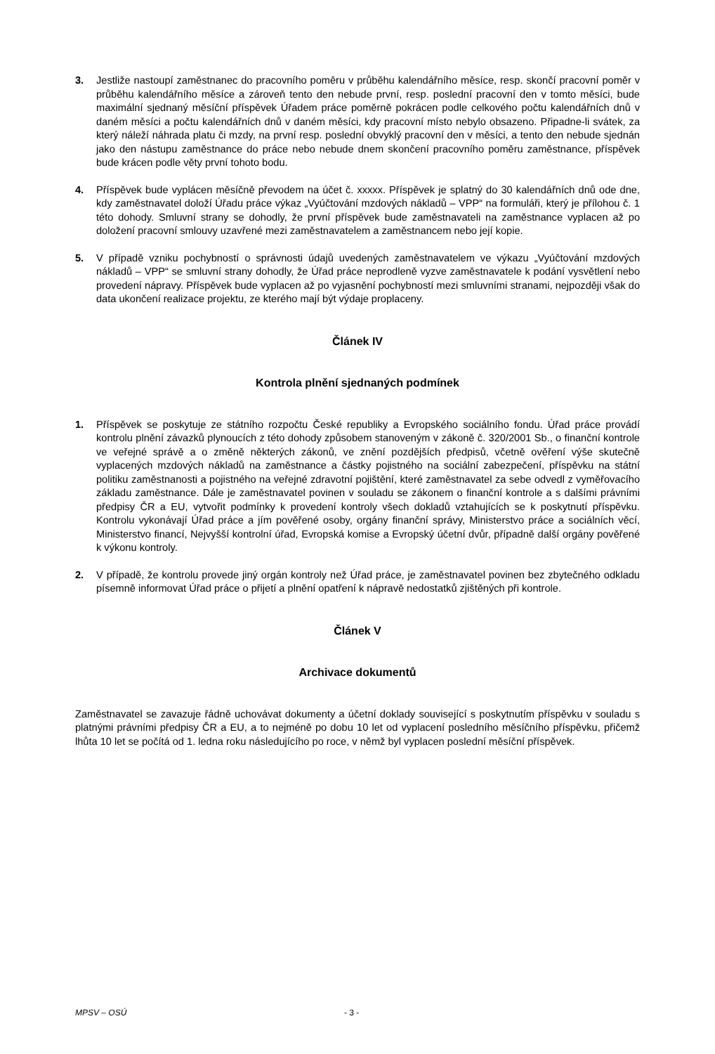3. Jestliže nastoupí zaměstnanec do pracovního poměru v průběhu kalendářního měsíce, resp. skončí pracovní poměr v průběhu kalendářního měsíce a zároveň tento den nebude první, resp. poslední pracovní den v tomto měsíci, bude maximální sjednaný měsíční příspěvek Úřadem práce poměrně pokrácen podle celkového počtu kalendářních dnů v daném měsíci a počtu kalendářních dnů v daném měsíci, kdy pracovní místo nebylo obsazeno. Připadne-li svátek, za který náleží náhrada platu či mzdy, na první resp. poslední obvyklý pracovní den v měsíci, a tento den nebude sjednán jako den nástupu zaměstnance do práce nebo nebude dnem skončení pracovního poměru zaměstnance, příspěvek bude krácen podle věty první tohoto bodu.
4. Příspěvek bude vyplácen měsíčně převodem na účet č. xxxxx. Příspěvek je splatný do 30 kalendářních dnů ode dne, kdy zaměstnavatel doloží Úřadu práce výkaz „Vyúčtování mzdových nákladů – VPP“ na formuláři, který je přílohou č. 1 této dohody. Smluvní strany se dohodly, že první příspěvek bude zaměstnavateli na zaměstnance vyplacen až po doložení pracovní smlouvy uzavřené mezi zaměstnavatelem a zaměstnancem nebo její kopie.
5. V případě vzniku pochybností o správnosti údajů uvedených zaměstnavatelem ve výkazu „Vyúčtování mzdových nákladů – VPP“ se smluvní strany dohodly, že Úřad práce neprodleně vyzve zaměstnavatele k podání vysvětlení nebo provedení nápravy. Příspěvek bude vyplacen až po vyjasnění pochybností mezi smluvními stranami, nejpozději však do data ukončení realizace projektu, ze kterého mají být výdaje proplaceny.
Článek IV
Kontrola plnění sjednaných podmínek
1. Příspěvek se poskytuje ze státního rozpočtu České republiky a Evropského sociálního fondu. Úřad práce provádí kontrolu plnění závazků plynoucích z této dohody způsobem stanoveným v zákoně č. 320/2001 Sb., o finanční kontrole ve veřejné správě a o změně některých zákonů, ve znění pozdějších předpisů, včetně ověření výše skutečně vyplacených mzdových nákladů na zaměstnance a částky pojistného na sociální zabezpečení, příspěvku na státní politiku zaměstnanosti a pojistného na veřejné zdravotní pojištění, které zaměstnavatel za sebe odvedl z vyměřovacího základu zaměstnance. Dále je zaměstnavatel povinen v souladu se zákonem o finanční kontrole a s dalšími právními předpisy ČR a EU, vytvořit podmínky k provedení kontroly všech dokladů vztahujících se k poskytnutí příspěvku. Kontrolu vykonávají Úřad práce a jím pověřené osoby, orgány finanční správy, Ministerstvo práce a sociálních věcí, Ministerstvo financí, Nejvyšší kontrolní úřad, Evropská komise a Evropský účetní dvůr, případně další orgány pověřené k výkonu kontroly.
2. V případě, že kontrolu provede jiný orgán kontroly než Úřad práce, je zaměstnavatel povinen bez zbytečného odkladu písemně informovat Úřad práce o přijetí a plnění opatření k nápravě nedostatků zjištěných při kontrole.
Článek V
Archivace dokumentů
Zaměstnavatel se zavazuje řádně uchovávat dokumenty a účetní doklady související s poskytnutím příspěvku v souladu s platnými právními předpisy ČR a EU, a to nejméně po dobu 10 let od vyplacení posledního měsíčního příspěvku, přičemž lhůta 10 let se počítá od 1. ledna roku následujícího po roce, v němž byl vyplacen poslední měsíční příspěvek.
MPSV – OSÚ - 3 -